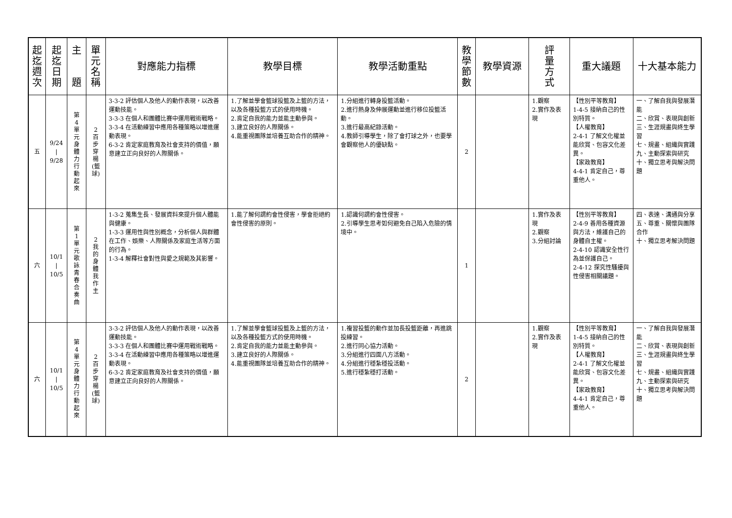| 起 迄 週 次 | 起 迄 日 期 | 主 題 | 單 元 名 稱 | 對應能力指標 | 教學目標 | 教學活動重點 | 教 學 節 數 | 教學資源 | 評 量 方 式 | 重大議題 | 十大基本能力 |
| --- | --- | --- | --- | --- | --- | --- | --- | --- | --- | --- | --- |
| 五 | 9/24 / 9/28 | 第 4 單 元 身 體 力 行 動 起 來 | 2 百 步 穿 楊 (籃 球) | 3-3-2 評估個人及他人的動作表現，以改善運動技能。 3-3-3 在個人和團體比賽中運用戰術戰略。 3-3-4 在活動練習中應用各種策略以增進運動表現。 6-3-2 肯定家庭教育及社會支持的價值，願意建立正向良好的人際關係。 | 1.了解並學會籃球投籃及上籃的方法，以及各種投籃方式的使用時機。 2.肯定自我的能力並能主動參與。 3.建立良好的人際關係。 4.能重視團隊並培養互助合作的精神。 | 1.分組進行轉身投籃活動。 2.進行熱身及伸展運動並進行移位投籃活動。 3.進行最高紀錄活動。 4.教師引導學生，除了會打球之外，也要學會觀察他人的優缺點。 | 2 | | 1.觀察 2.實作及表現 | 【性別平等教育】 1-4-5 接納自己的性別特質。 【人權教育】 2-4-1 了解文化權並能欣賞、包容文化差異。 【家政教育】 4-4-1 肯定自己，尊重他人。 | 一、了解自我與發展潛能 二、欣賞、表現與創新 三、生涯規畫與終生學習 七、規畫、組織與實踐 九、主動探索與研究 十、獨立思考與解決問題 |
| 六 | 10/1 / 10/5 | 第 1 單 元 歌 詠 青 春 合 奏 曲 | 2 我 的 身 體 我 作 主 | 1-3-2 蒐集生長、發展資料來提升個人體能與健康。 1-3-3 運用性與性別概念，分析個人與群體在工作、娛樂、人際關係及家庭生活等方面的行為。 1-3-4 解釋社會對性與愛之規範及其影響。 | 1.能了解何謂約會性侵害，學會拒絕約會性侵害的原則。 | 1.認識何謂約會性侵害。 2.引導學生思考如何避免自己陷入危險的情境中。 | 1 | | 1.實作及表現 2.觀察 3.分組討論 | 【性別平等教育】 2-4-9 善用各種資源與方法，維護自己的身體自主權。 2-4-10 認識安全性行為並保護自己。 2-4-12 探究性騷擾與性侵害相關議題。 | 四、表達、溝通與分享 五、尊重、關懷與團隊合作 十、獨立思考解決問題 |
| 六 | 10/1 / 10/5 | 第 4 單 元 身 體 力 行 動 起 來 | 2 百 步 穿 楊 (籃 球) | 3-3-2 評估個人及他人的動作表現，以改善運動技能。 3-3-3 在個人和團體比賽中運用戰術戰略。 3-3-4 在活動練習中應用各種策略以增進運動表現。 6-3-2 肯定家庭教育及社會支持的價值，願意建立正向良好的人際關係。 | 1.了解並學會籃球投籃及上籃的方法，以及各種投籃方式的使用時機。 2.肯定自我的能力並能主動參與。 3.建立良好的人際關係。 4.能重視團隊並培養互助合作的精神。 | 1.複習投籃的動作並加長投籃距離，再進跳投練習。 2.進行同心協力活動。 3.分組進行四面八方活動。 4.分組進行穩紮穩投活動。 5.進行穩紮穩打活動。 | 2 | | 1.觀察 2.實作及表現 | 【性別平等教育】 1-4-5 接納自己的性別特質。 【人權教育】 2-4-1 了解文化權並能欣賞、包容文化差異。 【家政教育】 4-4-1 肯定自己，尊重他人。 | 一、了解自我與發展潛能 二、欣賞、表現與創新 三、生涯規畫與終生學習 七、規畫、組織與實踐 九、主動探索與研究 十、獨立思考與解決問題 |